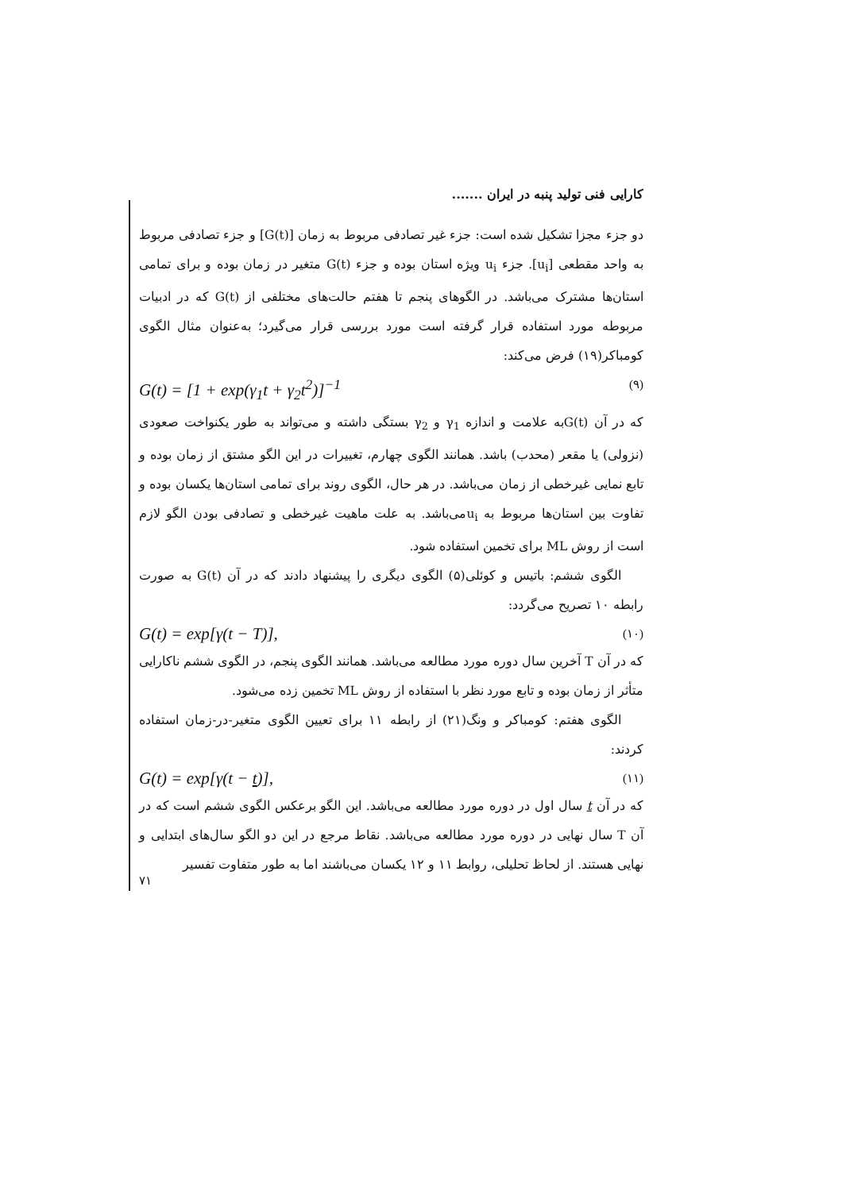کارایی فنی تولید پنبه در ایران .......
دو جزء مجزا تشکیل شده است: جزء غیر تصادفی مربوط به زمان [G(t)] و جزء تصادفی مربوط به واحد مقطعی [u<sub>i</sub>]. جزء u<sub>i</sub> ویژه استان بوده و جزء G(t) متغیر در زمان بوده و برای تمامی استان‌ها مشترک می‌باشد. در الگوهای پنجم تا هفتم حالت‌های مختلفی از G(t) که در ادبیات مربوطه مورد استفاده قرار گرفته است مورد بررسی قرار می‌گیرد؛ به‌عنوان مثال الگوی کومباکر(۱۹) فرض می‌کند:
G(t) = [1 + exp(γ<sub>1</sub>t + γ<sub>2</sub>t<sup>2</sup>)]<sup>−1</sup> (۹)
که در آن G(t)به علامت و اندازه γ<sub>1</sub> و γ<sub>2</sub> بستگی داشته و می‌تواند به طور یکنواخت صعودی (نزولی) یا مقعر (محدب) باشد. همانند الگوی چهارم، تغییرات در این الگو مشتق از زمان بوده و تابع نمایی غیرخطی از زمان می‌باشد. در هر حال، الگوی روند برای تمامی استان‌ها یکسان بوده و تفاوت بین استان‌ها مربوط به u<sub>i</sub>می‌باشد. به علت ماهیت غیرخطی و تصادفی بودن الگو لازم است از روش ML برای تخمین استفاده شود.
الگوی ششم: باتیس و کوئلی(۵) الگوی دیگری را پیشنهاد دادند که در آن G(t) به صورت رابطه ۱۰ تصریح می‌گردد:
G(t) = exp[γ(t − T)], (۱۰)
که در آن T آخرین سال دوره مورد مطالعه می‌باشد. همانند الگوی پنجم، در الگوی ششم ناکارایی متأثر از زمان بوده و تابع مورد نظر با استفاده از روش ML تخمین زده می‌شود.
الگوی هفتم: کومباکر و ونگ(۲۱) از رابطه ۱۱ برای تعیین الگوی متغیر-در-زمان استفاده کردند:
G(t) = exp[γ(t − t)], (۱۱)
که در آن t سال اول در دوره مورد مطالعه می‌باشد. این الگو برعکس الگوی ششم است که در آن T سال نهایی در دوره مورد مطالعه می‌باشد. نقاط مرجع در این دو الگو سال‌های ابتدایی و نهایی هستند. از لحاظ تحلیلی، روابط ۱۱ و ۱۲ یکسان می‌باشند اما به طور متفاوت تفسیر
۷۱